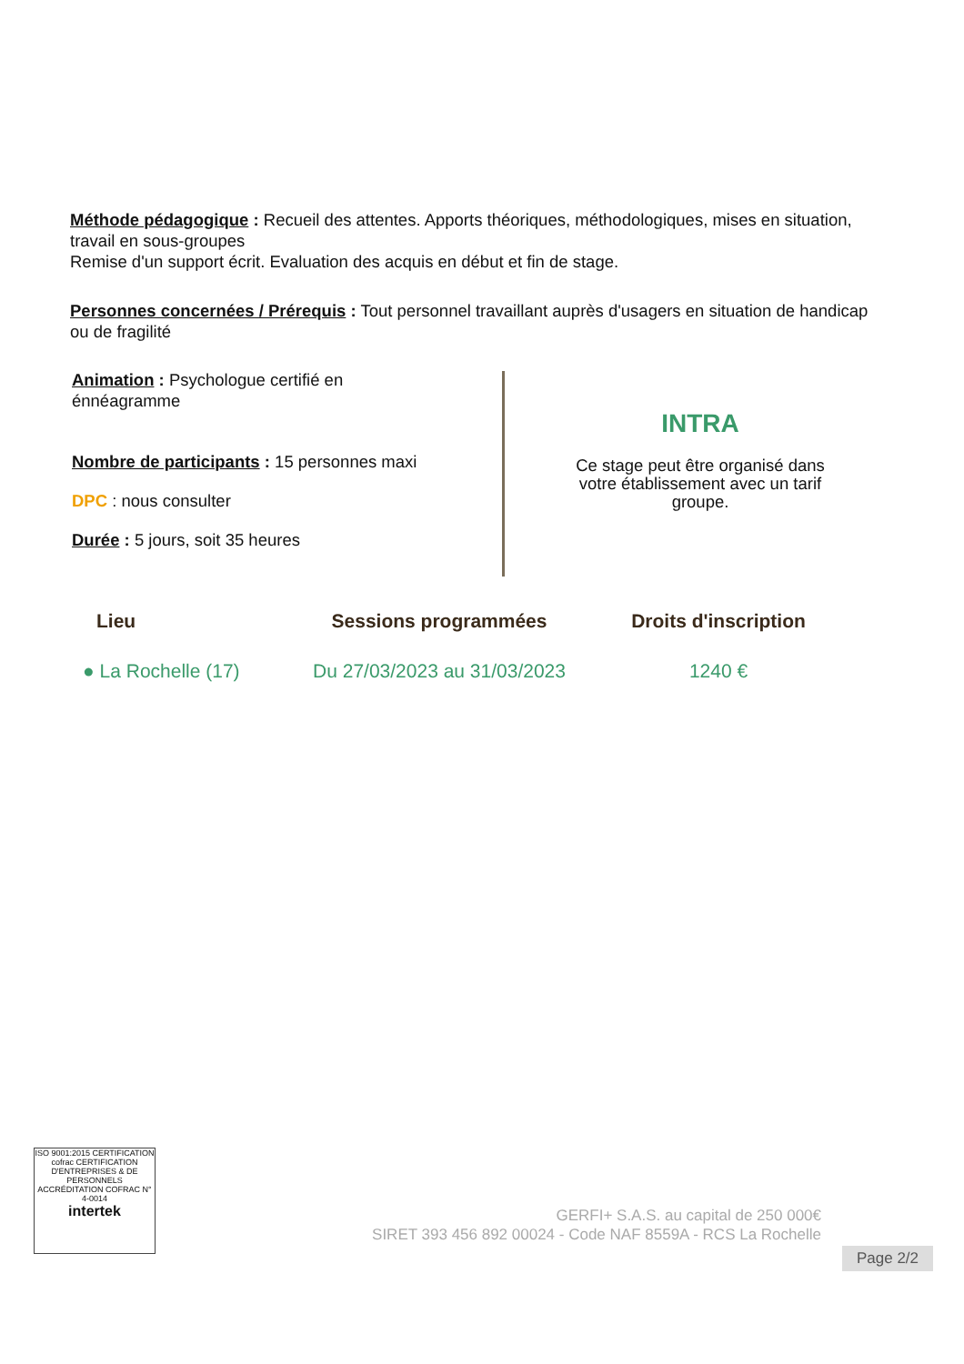Méthode pédagogique : Recueil des attentes. Apports théoriques, méthodologiques, mises en situation, travail en sous-groupes
Remise d'un support écrit. Evaluation des acquis en début et fin de stage.
Personnes concernées / Prérequis : Tout personnel travaillant auprès d'usagers en situation de handicap ou de fragilité
Animation : Psychologue certifié en énnéagramme
Nombre de participants : 15 personnes maxi
DPC : nous consulter
Durée : 5 jours, soit 35 heures
INTRA
Ce stage peut être organisé dans votre établissement avec un tarif groupe.
| Lieu | Sessions programmées | Droits d'inscription |
| --- | --- | --- |
| ● La Rochelle (17) | Du 27/03/2023 au 31/03/2023 | 1240 € |
ISO 9001:2015 CERTIFICATION
cofrac CERTIFICATION D'ENTREPRISES & DE PERSONNELS ACCRÉDITATION COFRAC N° 4-0014
intertek
GERFI+ S.A.S. au capital de 250 000€
SIRET 393 456 892 00024 - Code NAF 8559A - RCS La Rochelle
Page 2/2